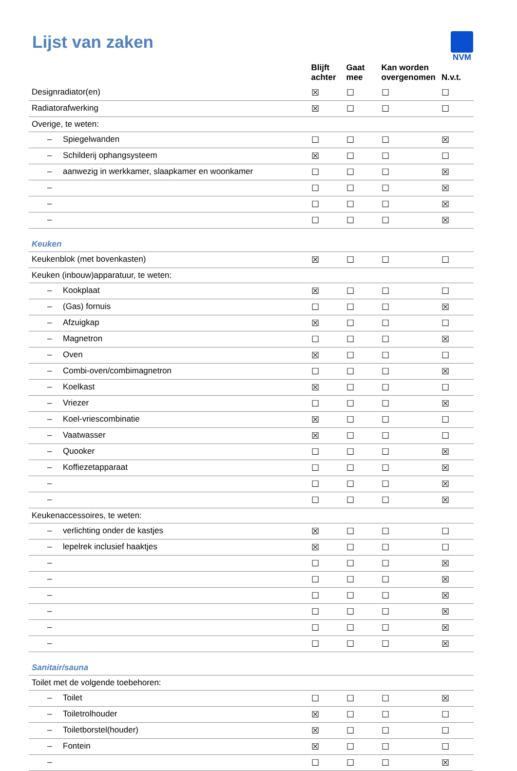NVM
Lijst van zaken
| | | Blijft achter | Gaat mee | Kan worden overgenomen | N.v.t. |
| --- | --- | --- | --- | --- | --- |
| Designradiator(en) | | ☒ | ☐ | ☐ | ☐ |
| Radiatorafwerking | | ☒ | ☐ | ☐ | ☐ |
| Overige, te weten: | | | | | |
| – | Spiegelwanden | ☐ | ☐ | ☐ | ☒ |
| – | Schilderij ophangsysteem | ☒ | ☐ | ☐ | ☐ |
| – | aanwezig in werkkamer, slaapkamer en woonkamer | ☐ | ☐ | ☐ | ☒ |
| – | | ☐ | ☐ | ☐ | ☒ |
| – | | ☐ | ☐ | ☐ | ☒ |
| – | | ☐ | ☐ | ☐ | ☒ |
| Keuken | | | | | |
| Keukenblok (met bovenkasten) | | ☒ | ☐ | ☐ | ☐ |
| Keuken (inbouw)apparatuur, te weten: | | | | | |
| – | Kookplaat | ☒ | ☐ | ☐ | ☐ |
| – | (Gas) fornuis | ☐ | ☐ | ☐ | ☒ |
| – | Afzuigkap | ☒ | ☐ | ☐ | ☐ |
| – | Magnetron | ☐ | ☐ | ☐ | ☒ |
| – | Oven | ☒ | ☐ | ☐ | ☐ |
| – | Combi-oven/combimagnetron | ☐ | ☐ | ☐ | ☒ |
| – | Koelkast | ☒ | ☐ | ☐ | ☐ |
| – | Vriezer | ☐ | ☐ | ☐ | ☒ |
| – | Koel-vriescombinatie | ☒ | ☐ | ☐ | ☐ |
| – | Vaatwasser | ☒ | ☐ | ☐ | ☐ |
| – | Quooker | ☐ | ☐ | ☐ | ☒ |
| – | Koffiezetapparaat | ☐ | ☐ | ☐ | ☒ |
| – | | ☐ | ☐ | ☐ | ☒ |
| – | | ☐ | ☐ | ☐ | ☒ |
| Keukenaccessoires, te weten: | | | | | |
| – | verlichting onder de kastjes | ☒ | ☐ | ☐ | ☐ |
| – | lepelrek inclusief haaktjes | ☒ | ☐ | ☐ | ☐ |
| – | | ☐ | ☐ | ☐ | ☒ |
| – | | ☐ | ☐ | ☐ | ☒ |
| – | | ☐ | ☐ | ☐ | ☒ |
| – | | ☐ | ☐ | ☐ | ☒ |
| – | | ☐ | ☐ | ☐ | ☒ |
| – | | ☐ | ☐ | ☐ | ☒ |
| Sanitair/sauna | | | | | |
| Toilet met de volgende toebehoren: | | | | | |
| – | Toilet | ☐ | ☐ | ☐ | ☒ |
| – | Toiletrolhouder | ☒ | ☐ | ☐ | ☐ |
| – | Toiletborstel(houder) | ☒ | ☐ | ☐ | ☐ |
| – | Fontein | ☒ | ☐ | ☐ | ☐ |
| – | | ☐ | ☐ | ☐ | ☒ |